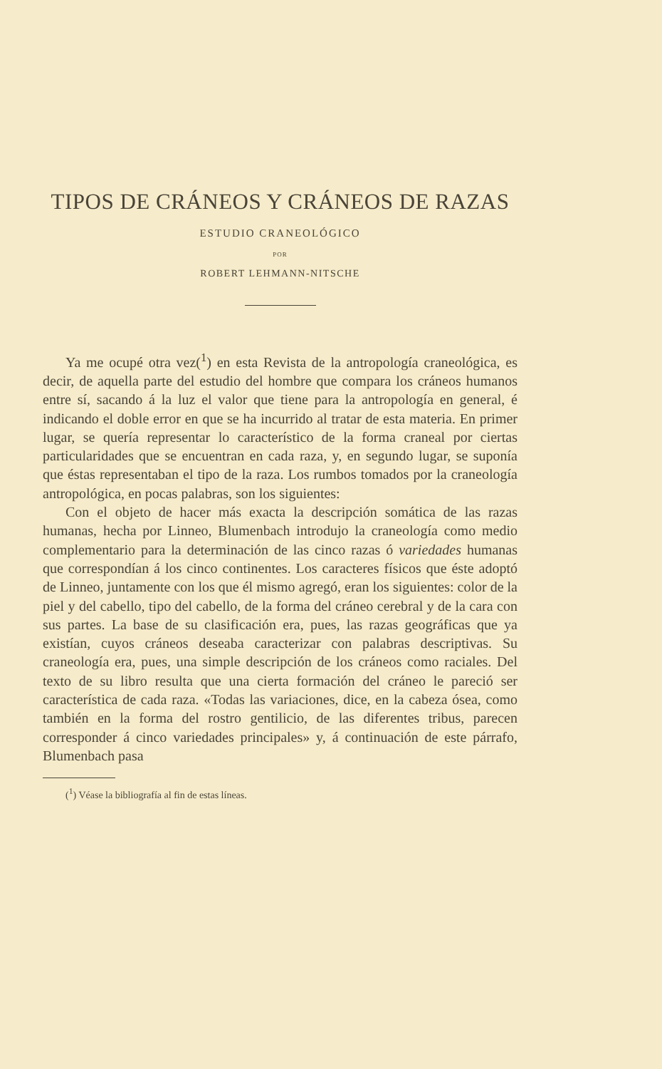TIPOS DE CRÁNEOS Y CRÁNEOS DE RAZAS
ESTUDIO CRANEOLÓGICO
POR
ROBERT LEHMANN-NITSCHE
Ya me ocupé otra vez(<sup>1</sup>) en esta Revista de la antropología craneológica, es decir, de aquella parte del estudio del hombre que compara los cráneos humanos entre sí, sacando á la luz el valor que tiene para la antropología en general, é indicando el doble error en que se ha incurrido al tratar de esta materia. En primer lugar, se quería representar lo característico de la forma craneal por ciertas particularidades que se encuentran en cada raza, y, en segundo lugar, se suponía que éstas representaban el tipo de la raza. Los rumbos tomados por la craneología antropológica, en pocas palabras, son los siguientes:
Con el objeto de hacer más exacta la descripción somática de las razas humanas, hecha por Linneo, Blumenbach introdujo la craneología como medio complementario para la determinación de las cinco razas ó variedades humanas que correspondían á los cinco continentes. Los caracteres físicos que éste adoptó de Linneo, juntamente con los que él mismo agregó, eran los siguientes: color de la piel y del cabello, tipo del cabello, de la forma del cráneo cerebral y de la cara con sus partes. La base de su clasificación era, pues, las razas geográficas que ya existían, cuyos cráneos deseaba caracterizar con palabras descriptivas. Su craneología era, pues, una simple descripción de los cráneos como raciales. Del texto de su libro resulta que una cierta formación del cráneo le pareció ser característica de cada raza. «Todas las variaciones, dice, en la cabeza ósea, como también en la forma del rostro gentilicio, de las diferentes tribus, parecen corresponder á cinco variedades principales» y, á continuación de este párrafo, Blumenbach pasa
(<sup>1</sup>) Véase la bibliografía al fin de estas líneas.